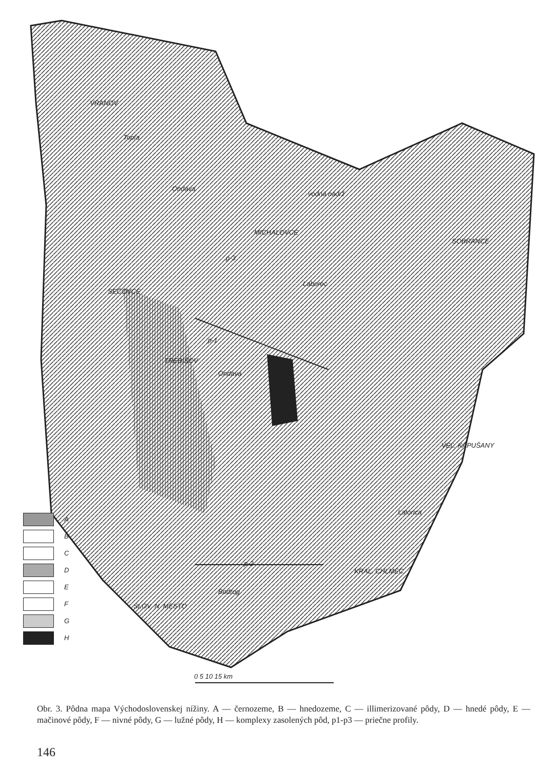VRANOV
vodná nádrž
MICHALOVCE
SOBRANCE
SEČOVCE
TREBIŠOV
VEĽ. KAPUŠANY
KRAĽ. CHLMEC
SLOV. N. MESTO
p-3
p-1
p-2
Topľa
Ondava
Laborec
Ondava
Latorica
Bodrog
0 5 10 15 km
A
B
C
D
E
F
G
H
Obr. 3. Pôdna mapa Východoslovenskej nížiny. A — černozeme, B — hnedozeme, C — illimerizované pôdy, D — hnedé pôdy, E — mačinové pôdy, F — nivné pôdy, G — lužné pôdy, H — komplexy zasolených pôd, p1-p3 — priečne profily.
146